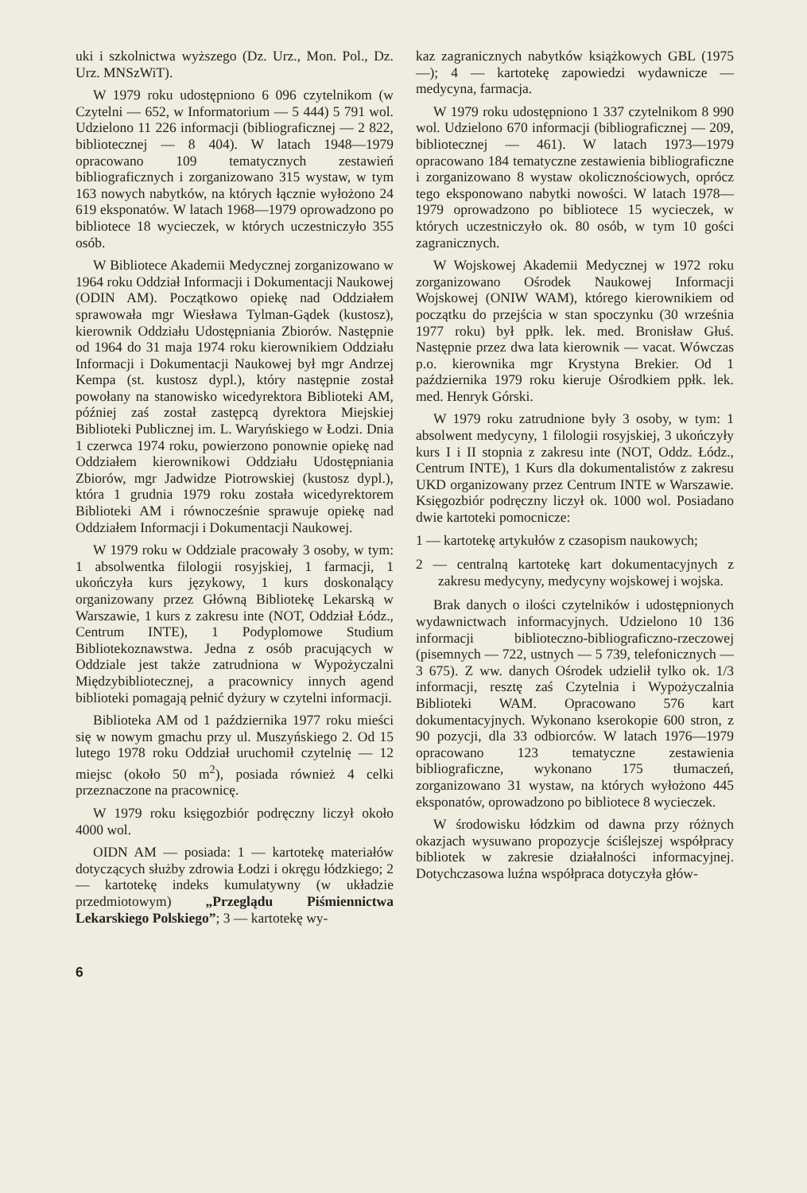uki i szkolnictwa wyższego (Dz. Urz., Mon. Pol., Dz. Urz. MNSzWiT).
W 1979 roku udostępniono 6 096 czytelnikom (w Czytelni — 652, w Informatorium — 5 444) 5 791 wol. Udzielono 11 226 informacji (bibliograficznej — 2 822, bibliotecznej — 8 404). W latach 1948—1979 opracowano 109 tematycznych zestawień bibliograficznych i zorganizowano 315 wystaw, w tym 163 nowych nabytków, na których łącznie wyłożono 24 619 eksponatów. W latach 1968—1979 oprowadzono po bibliotece 18 wycieczek, w których uczestniczyło 355 osób.
W Bibliotece Akademii Medycznej zorganizowano w 1964 roku Oddział Informacji i Dokumentacji Naukowej (ODIN AM). Początkowo opiekę nad Oddziałem sprawowała mgr Wiesława Tylman-Gądek (kustosz), kierownik Oddziału Udostępniania Zbiorów. Następnie od 1964 do 31 maja 1974 roku kierownikiem Oddziału Informacji i Dokumentacji Naukowej był mgr Andrzej Kempa (st. kustosz dypl.), który następnie został powołany na stanowisko wicedyrektora Biblioteki AM, później zaś został zastępcą dyrektora Miejskiej Biblioteki Publicznej im. L. Waryńskiego w Łodzi. Dnia 1 czerwca 1974 roku, powierzono ponownie opiekę nad Oddziałem kierownikowi Oddziału Udostępniania Zbiorów, mgr Jadwidze Piotrowskiej (kustosz dypl.), która 1 grudnia 1979 roku została wicedyrektorem Biblioteki AM i równocześnie sprawuje opiekę nad Oddziałem Informacji i Dokumentacji Naukowej.
W 1979 roku w Oddziale pracowały 3 osoby, w tym: 1 absolwentka filologii rosyjskiej, 1 farmacji, 1 ukończyła kurs językowy, 1 kurs doskonalący organizowany przez Główną Bibliotekę Lekarską w Warszawie, 1 kurs z zakresu inte (NOT, Oddział Łódz., Centrum INTE), 1 Podyplomowe Studium Bibliotekoznawstwa. Jedna z osób pracujących w Oddziale jest także zatrudniona w Wypożyczalni Międzybibliotecznej, a pracownicy innych agend biblioteki pomagają pełnić dyżury w czytelni informacji.
Biblioteka AM od 1 października 1977 roku mieści się w nowym gmachu przy ul. Muszyńskiego 2. Od 15 lutego 1978 roku Oddział uruchomił czytelnię — 12 miejsc (około 50 m<sup>2</sup>), posiada również 4 celki przeznaczone na pracownicę.
W 1979 roku księgozbiór podręczny liczył około 4000 wol.
OIDN AM — posiada: 1 — kartotekę materiałów dotyczących służby zdrowia Łodzi i okręgu łódzkiego; 2 — kartotekę indeks kumulatywny (w układzie przedmiotowym) „Przeglądu Piśmiennictwa Lekarskiego Polskiego”; 3 — kartotekę wy-
kaz zagranicznych nabytków książkowych GBL (1975—); 4 — kartotekę zapowiedzi wydawnicze — medycyna, farmacja.
W 1979 roku udostępniono 1 337 czytelnikom 8 990 wol. Udzielono 670 informacji (bibliograficznej — 209, bibliotecznej — 461). W latach 1973—1979 opracowano 184 tematyczne zestawienia bibliograficzne i zorganizowano 8 wystaw okolicznościowych, oprócz tego eksponowano nabytki nowości. W latach 1978—1979 oprowadzono po bibliotece 15 wycieczek, w których uczestniczyło ok. 80 osób, w tym 10 gości zagranicznych.
W Wojskowej Akademii Medycznej w 1972 roku zorganizowano Ośrodek Naukowej Informacji Wojskowej (ONIW WAM), którego kierownikiem od początku do przejścia w stan spoczynku (30 września 1977 roku) był ppłk. lek. med. Bronisław Głuś. Następnie przez dwa lata kierownik — vacat. Wówczas p.o. kierownika mgr Krystyna Brekier. Od 1 października 1979 roku kieruje Ośrodkiem ppłk. lek. med. Henryk Górski.
W 1979 roku zatrudnione były 3 osoby, w tym: 1 absolwent medycyny, 1 filologii rosyjskiej, 3 ukończyły kurs I i II stopnia z zakresu inte (NOT, Oddz. Łódz., Centrum INTE), 1 Kurs dla dokumentalistów z zakresu UKD organizowany przez Centrum INTE w Warszawie. Księgozbiór podręczny liczył ok. 1000 wol. Posiadano dwie kartoteki pomocnicze:
1 — kartotekę artykułów z czasopism naukowych;
2 — centralną kartotekę kart dokumentacyjnych z zakresu medycyny, medycyny wojskowej i wojska.
Brak danych o ilości czytelników i udostępnionych wydawnictwach informacyjnych. Udzielono 10 136 informacji biblioteczno-bibliograficzno-rzeczowej (pisemnych — 722, ustnych — 5 739, telefonicznych — 3 675). Z ww. danych Ośrodek udzielił tylko ok. 1/3 informacji, resztę zaś Czytelnia i Wypożyczalnia Biblioteki WAM. Opracowano 576 kart dokumentacyjnych. Wykonano kserokopie 600 stron, z 90 pozycji, dla 33 odbiorców. W latach 1976—1979 opracowano 123 tematyczne zestawienia bibliograficzne, wykonano 175 tłumaczeń, zorganizowano 31 wystaw, na których wyłożono 445 eksponatów, oprowadzono po bibliotece 8 wycieczek.
W środowisku łódzkim od dawna przy różnych okazjach wysuwano propozycje ściślejszej współpracy bibliotek w zakresie działalności informacyjnej. Dotychczasowa luźna współpraca dotyczyła głów-
6